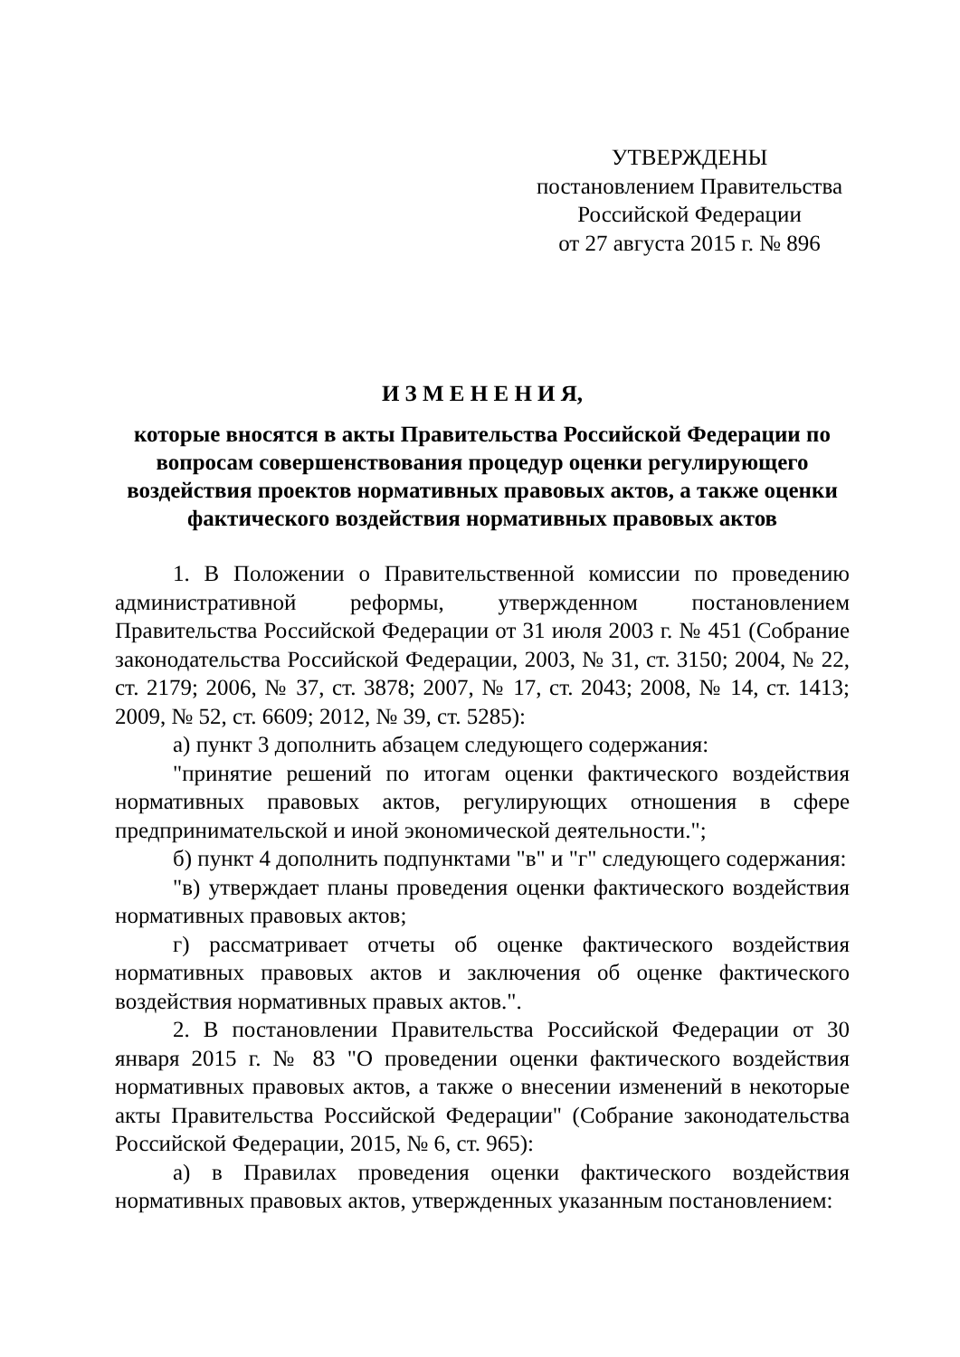УТВЕРЖДЕНЫ
постановлением Правительства
Российской Федерации
от 27 августа 2015 г. № 896
И З М Е Н Е Н И Я,
которые вносятся в акты Правительства Российской Федерации по вопросам совершенствования процедур оценки регулирующего воздействия проектов нормативных правовых актов, а также оценки фактического воздействия нормативных правовых актов
1. В Положении о Правительственной комиссии по проведению административной реформы, утвержденном постановлением Правительства Российской Федерации от 31 июля 2003 г. № 451 (Собрание законодательства Российской Федерации, 2003, № 31, ст. 3150; 2004, № 22, ст. 2179; 2006, № 37, ст. 3878; 2007, № 17, ст. 2043; 2008, № 14, ст. 1413; 2009, № 52, ст. 6609; 2012, № 39, ст. 5285):
а) пункт 3 дополнить абзацем следующего содержания:
"принятие решений по итогам оценки фактического воздействия нормативных правовых актов, регулирующих отношения в сфере предпринимательской и иной экономической деятельности.";
б) пункт 4 дополнить подпунктами "в" и "г" следующего содержания:
"в) утверждает планы проведения оценки фактического воздействия нормативных правовых актов;
г) рассматривает отчеты об оценке фактического воздействия нормативных правовых актов и заключения об оценке фактического воздействия нормативных правых актов.".
2. В постановлении Правительства Российской Федерации от 30 января 2015 г. № 83 "О проведении оценки фактического воздействия нормативных правовых актов, а также о внесении изменений в некоторые акты Правительства Российской Федерации" (Собрание законодательства Российской Федерации, 2015, № 6, ст. 965):
а) в Правилах проведения оценки фактического воздействия нормативных правовых актов, утвержденных указанным постановлением: